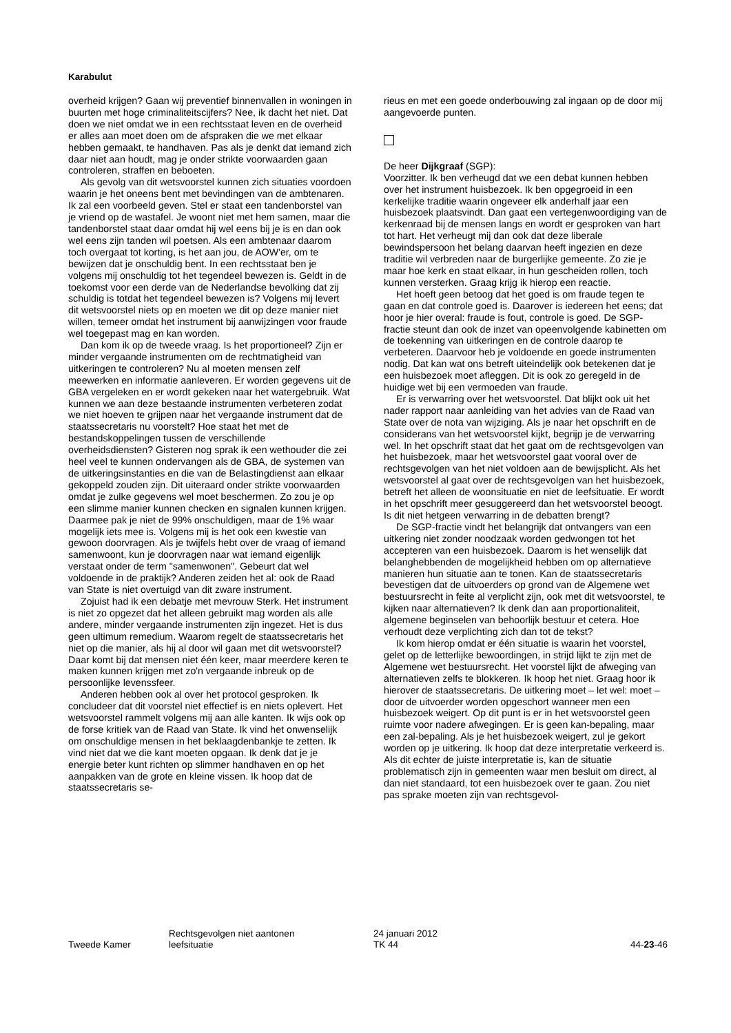Karabulut
overheid krijgen? Gaan wij preventief binnenvallen in woningen in buurten met hoge criminaliteitscijfers? Nee, ik dacht het niet. Dat doen we niet omdat we in een rechtsstaat leven en de overheid er alles aan moet doen om de afspraken die we met elkaar hebben gemaakt, te handhaven. Pas als je denkt dat iemand zich daar niet aan houdt, mag je onder strikte voorwaarden gaan controleren, straffen en beboeten.
Als gevolg van dit wetsvoorstel kunnen zich situaties voordoen waarin je het oneens bent met bevindingen van de ambtenaren. Ik zal een voorbeeld geven. Stel er staat een tandenborstel van je vriend op de wastafel. Je woont niet met hem samen, maar die tandenborstel staat daar omdat hij wel eens bij je is en dan ook wel eens zijn tanden wil poetsen. Als een ambtenaar daarom toch overgaat tot korting, is het aan jou, de AOW'er, om te bewijzen dat je onschuldig bent. In een rechtsstaat ben je volgens mij onschuldig tot het tegendeel bewezen is. Geldt in de toekomst voor een derde van de Nederlandse bevolking dat zij schuldig is totdat het tegendeel bewezen is? Volgens mij levert dit wetsvoorstel niets op en moeten we dit op deze manier niet willen, temeer omdat het instrument bij aanwijzingen voor fraude wel toegepast mag en kan worden.
Dan kom ik op de tweede vraag. Is het proportioneel? Zijn er minder vergaande instrumenten om de rechtmatigheid van uitkeringen te controleren? Nu al moeten mensen zelf meewerken en informatie aanleveren. Er worden gegevens uit de GBA vergeleken en er wordt gekeken naar het watergebruik. Wat kunnen we aan deze bestaande instrumenten verbeteren zodat we niet hoeven te grijpen naar het vergaande instrument dat de staatssecretaris nu voorstelt? Hoe staat het met de bestandskoppelingen tussen de verschillende overheidsdiensten? Gisteren nog sprak ik een wethouder die zei heel veel te kunnen ondervangen als de GBA, de systemen van de uitkeringsinstanties en die van de Belastingdienst aan elkaar gekoppeld zouden zijn. Dit uiteraard onder strikte voorwaarden omdat je zulke gegevens wel moet beschermen. Zo zou je op een slimme manier kunnen checken en signalen kunnen krijgen. Daarmee pak je niet de 99% onschuldigen, maar de 1% waar mogelijk iets mee is. Volgens mij is het ook een kwestie van gewoon doorvragen. Als je twijfels hebt over de vraag of iemand samenwoont, kun je doorvragen naar wat iemand eigenlijk verstaat onder de term "samenwonen". Gebeurt dat wel voldoende in de praktijk? Anderen zeiden het al: ook de Raad van State is niet overtuigd van dit zware instrument.
Zojuist had ik een debatje met mevrouw Sterk. Het instrument is niet zo opgezet dat het alleen gebruikt mag worden als alle andere, minder vergaande instrumenten zijn ingezet. Het is dus geen ultimum remedium. Waarom regelt de staatssecretaris het niet op die manier, als hij al door wil gaan met dit wetsvoorstel? Daar komt bij dat mensen niet één keer, maar meerdere keren te maken kunnen krijgen met zo'n vergaande inbreuk op de persoonlijke levenssfeer.
Anderen hebben ook al over het protocol gesproken. Ik concludeer dat dit voorstel niet effectief is en niets oplevert. Het wetsvoorstel rammelt volgens mij aan alle kanten. Ik wijs ook op de forse kritiek van de Raad van State. Ik vind het onwenselijk om onschuldige mensen in het beklaagdenbankje te zetten. Ik vind niet dat we die kant moeten opgaan. Ik denk dat je je energie beter kunt richten op slimmer handhaven en op het aanpakken van de grote en kleine vissen. Ik hoop dat de staatssecretaris se-
rieus en met een goede onderbouwing zal ingaan op de door mij aangevoerde punten.
De heer Dijkgraaf (SGP):
Voorzitter. Ik ben verheugd dat we een debat kunnen hebben over het instrument huisbezoek. Ik ben opgegroeid in een kerkelijke traditie waarin ongeveer elk anderhalf jaar een huisbezoek plaatsvindt. Dan gaat een vertegenwoordiging van de kerkenraad bij de mensen langs en wordt er gesproken van hart tot hart. Het verheugt mij dan ook dat deze liberale bewindspersoon het belang daarvan heeft ingezien en deze traditie wil verbreden naar de burgerlijke gemeente. Zo zie je maar hoe kerk en staat elkaar, in hun gescheiden rollen, toch kunnen versterken. Graag krijg ik hierop een reactie.
Het hoeft geen betoog dat het goed is om fraude tegen te gaan en dat controle goed is. Daarover is iedereen het eens; dat hoor je hier overal: fraude is fout, controle is goed. De SGP-fractie steunt dan ook de inzet van opeenvolgende kabinetten om de toekenning van uitkeringen en de controle daarop te verbeteren. Daarvoor heb je voldoende en goede instrumenten nodig. Dat kan wat ons betreft uiteindelijk ook betekenen dat je een huisbezoek moet afleggen. Dit is ook zo geregeld in de huidige wet bij een vermoeden van fraude.
Er is verwarring over het wetsvoorstel. Dat blijkt ook uit het nader rapport naar aanleiding van het advies van de Raad van State over de nota van wijziging. Als je naar het opschrift en de considerans van het wetsvoorstel kijkt, begrijp je de verwarring wel. In het opschrift staat dat het gaat om de rechtsgevolgen van het huisbezoek, maar het wetsvoorstel gaat vooral over de rechtsgevolgen van het niet voldoen aan de bewijsplicht. Als het wetsvoorstel al gaat over de rechtsgevolgen van het huisbezoek, betreft het alleen de woonsituatie en niet de leefsituatie. Er wordt in het opschrift meer gesuggereerd dan het wetsvoorstel beoogt. Is dit niet hetgeen verwarring in de debatten brengt?
De SGP-fractie vindt het belangrijk dat ontvangers van een uitkering niet zonder noodzaak worden gedwongen tot het accepteren van een huisbezoek. Daarom is het wenselijk dat belanghebbenden de mogelijkheid hebben om op alternatieve manieren hun situatie aan te tonen. Kan de staatssecretaris bevestigen dat de uitvoerders op grond van de Algemene wet bestuursrecht in feite al verplicht zijn, ook met dit wetsvoorstel, te kijken naar alternatieven? Ik denk dan aan proportionaliteit, algemene beginselen van behoorlijk bestuur et cetera. Hoe verhoudt deze verplichting zich dan tot de tekst?
Ik kom hierop omdat er één situatie is waarin het voorstel, gelet op de letterlijke bewoordingen, in strijd lijkt te zijn met de Algemene wet bestuursrecht. Het voorstel lijkt de afweging van alternatieven zelfs te blokkeren. Ik hoop het niet. Graag hoor ik hierover de staatssecretaris. De uitkering moet – let wel: moet – door de uitvoerder worden opgeschort wanneer men een huisbezoek weigert. Op dit punt is er in het wetsvoorstel geen ruimte voor nadere afwegingen. Er is geen kan-bepaling, maar een zal-bepaling. Als je het huisbezoek weigert, zul je gekort worden op je uitkering. Ik hoop dat deze interpretatie verkeerd is. Als dit echter de juiste interpretatie is, kan de situatie problematisch zijn in gemeenten waar men besluit om direct, al dan niet standaard, tot een huisbezoek over te gaan. Zou niet pas sprake moeten zijn van rechtsgevol-
Tweede Kamer
Rechtsgevolgen niet aantonen
leefsituatie
24 januari 2012
TK 44
44-23-46